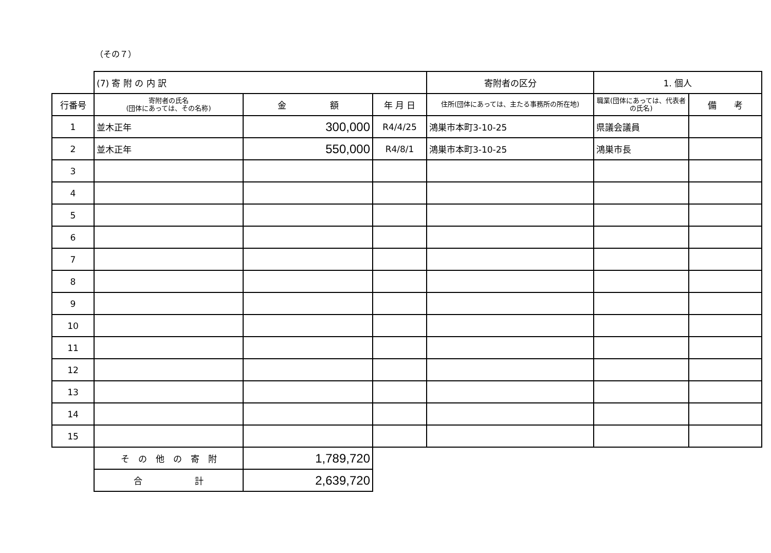（その７）
| | (7) 寄 附 の 内 訳 | | | 寄附者の区分 | 1. 個人 | |
| 行番号 | 寄附者の氏名 (団体にあっては、その名称) | 金 額 | 年 月 日 | 住所(団体にあっては、主たる事務所の所在地) | 職業(団体にあっては、代表者の氏名) | 備 考 |
| 1 | 並木正年 | 300,000 | R4/4/25 | 鴻巣市本町3-10-25 | 県議会議員 | |
| 2 | 並木正年 | 550,000 | R4/8/1 | 鴻巣市本町3-10-25 | 鴻巣市長 | |
| 3 | | | | | | |
| 4 | | | | | | |
| 5 | | | | | | |
| 6 | | | | | | |
| 7 | | | | | | |
| 8 | | | | | | |
| 9 | | | | | | |
| 10 | | | | | | |
| 11 | | | | | | |
| 12 | | | | | | |
| 13 | | | | | | |
| 14 | | | | | | |
| 15 | | | | | | |
| | そ の 他 の 寄 附 | 1,789,720 | | | | |
| | 合 計 | 2,639,720 | | | | |